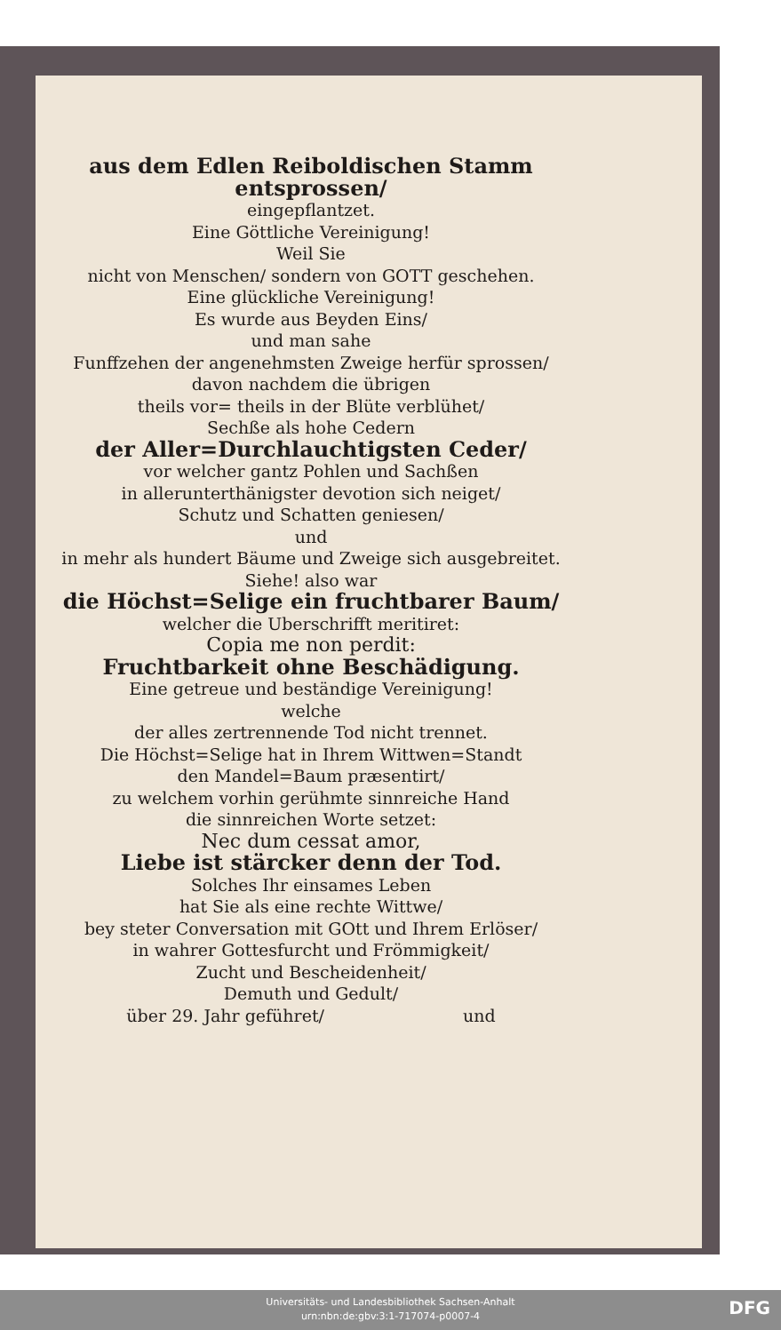aus dem Edlen Reiboldischen Stamm entsprossen/
eingepflantzet.
Eine Göttliche Vereinigung!
Weil Sie
nicht von Menschen/ sondern von GOTT geschehen.
Eine glückliche Vereinigung!
Es wurde aus Beyden Eins/
und man sahe
Funffzehen der angenehmsten Zweige herfür sprossen/
davon nachdem die übrigen
theils vor= theils in der Blüte verblühet/
Sechße als hohe Cedern
der Aller=Durchlauchtigsten Ceder/
vor welcher gantz Pohlen und Sachßen
in allerunterthänigster devotion sich neiget/
Schutz und Schatten geniesen/
und
in mehr als hundert Bäume und Zweige sich ausgebreitet.
Siehe! also war
die Höchst=Selige ein fruchtbarer Baum/
welcher die Uberschrifft meritiret:
Copia me non perdit:
Fruchtbarkeit ohne Beschädigung.
Eine getreue und beständige Vereinigung!
welche
der alles zertrennende Tod nicht trennet.
Die Höchst=Selige hat in Ihrem Wittwen=Standt
den Mandel=Baum præsentirt/
zu welchem vorhin gerühmte sinnreiche Hand
die sinnreichen Worte setzet:
Nec dum cessat amor,
Liebe ist stärcker denn der Tod.
Solches Ihr einsames Leben
hat Sie als eine rechte Wittwe/
bey steter Conversation mit GOtt und Ihrem Erlöser/
in wahrer Gottesfurcht und Frömmigkeit/
Zucht und Bescheidenheit/
Demuth und Gedult/
über 29. Jahr geführet/ und
Universitäts- und Landesbibliothek Sachsen-Anhalt
urn:nbn:de:gbv:3:1-717074-p0007-4
DFG